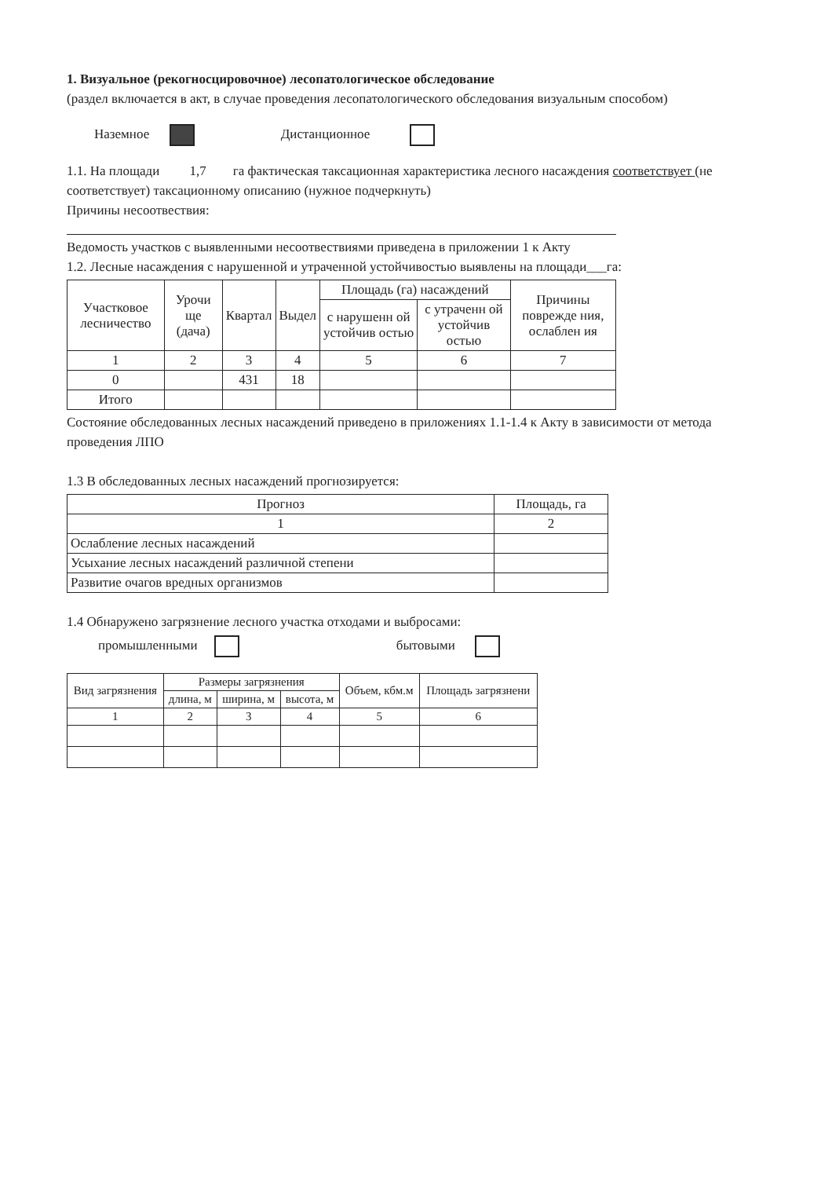1. Визуальное (рекогносцировочное) лесопатологическое обследование
(раздел включается в акт, в случае проведения лесопатологического обследования визуальным способом)
Наземное Дистанционное
1.1. На площади 1,7 га фактическая таксационная характеристика лесного насаждения соответствует (не соответствует) таксационному описанию (нужное подчеркнуть)
Причины несоотвествия:
Ведомость участков с выявленными несоотвествиями приведена в приложении 1 к Акту
1.2. Лесные насаждения с нарушенной и утраченной устойчивостью выявлены на площади___га:
| Участковое лесничество | Урочи ще (дача) | Квартал | Выдел | Площадь (га) насаждений | | Причины поврежде ния, ослаблен ия |
| --- | --- | --- | --- | --- | --- | --- |
| | | | | с нарушенн ой устойчив остью | с утраченн ой устойчив остью | |
| 1 | 2 | 3 | 4 | 5 | 6 | 7 |
| 0 | | 431 | 18 | | | |
| Итого | | | | | | |
Состояние обследованных лесных насаждений приведено в приложениях 1.1-1.4 к Акту в зависимости от метода проведения ЛПО
1.3 В обследованных лесных насаждений прогнозируется:
| Прогноз | Площадь, га |
| --- | --- |
| 1 | 2 |
| Ослабление лесных насаждений | |
| Усыхание лесных насаждений различной степени | |
| Развитие очагов вредных организмов | |
1.4 Обнаружено загрязнение лесного участка отходами и выбросами:
промышленными бытовыми
| Вид загрязнения | Размеры загрязнения | | | Объем, кбм.м | Площадь загрязнени |
| --- | --- | --- | --- | --- | --- |
| | длина, м | ширина, м | высота, м | | |
| 1 | 2 | 3 | 4 | 5 | 6 |